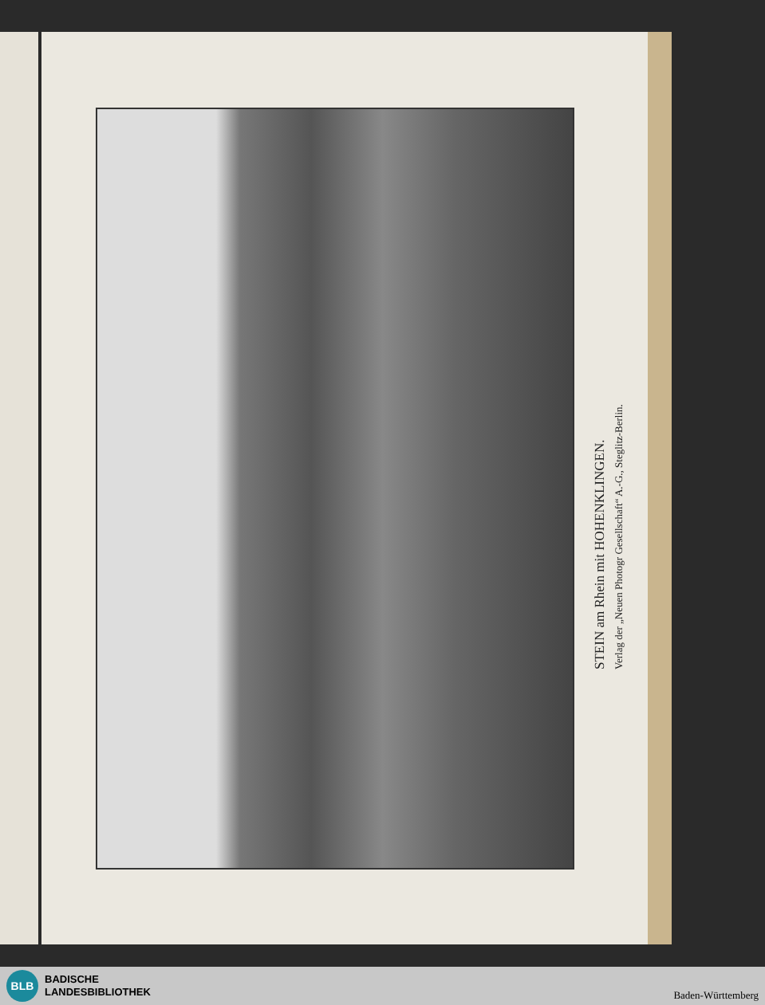STEIN am Rhein mit HOHENKLINGEN.
Verlag der „Neuen Photogr Gesellschaft“ A.-G., Steglitz-Berlin.
BLB
BADISCHE
LANDESBIBLIOTHEK
Baden-Württemberg